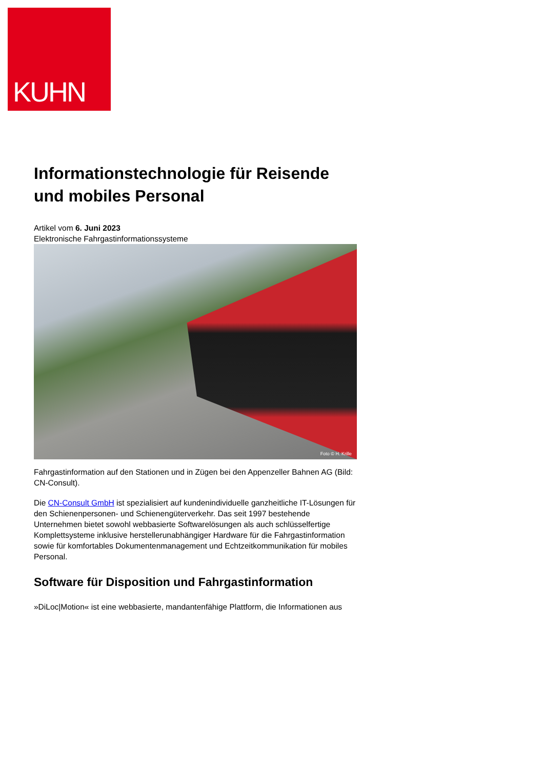KUHN
Informationstechnologie für Reisende und mobiles Personal
Artikel vom 6. Juni 2023
Elektronische Fahrgastinformationssysteme
Foto © H. Krille
Fahrgastinformation auf den Stationen und in Zügen bei den Appenzeller Bahnen AG (Bild: CN-Consult).
Die CN-Consult GmbH ist spezialisiert auf kundenindividuelle ganzheitliche IT-Lösungen für den Schienenpersonen- und Schienengüterverkehr. Das seit 1997 bestehende Unternehmen bietet sowohl webbasierte Softwarelösungen als auch schlüsselfertige Komplettsysteme inklusive herstellerunabhängiger Hardware für die Fahrgastinformation sowie für komfortables Dokumentenmanagement und Echtzeitkommunikation für mobiles Personal.
Software für Disposition und Fahrgastinformation
»DiLoc|Motion« ist eine webbasierte, mandantenfähige Plattform, die Informationen aus